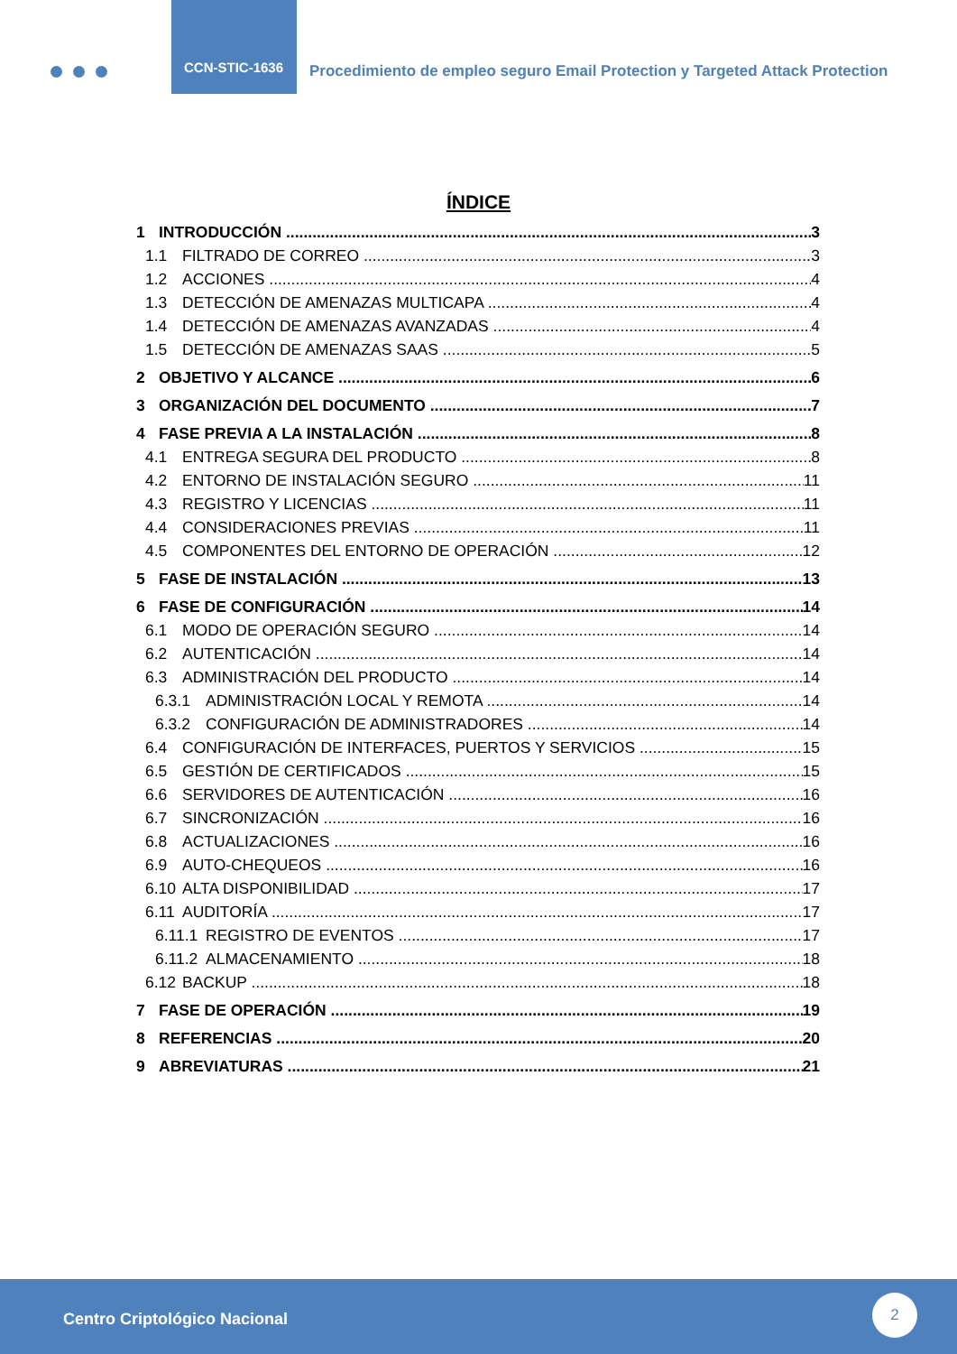CCN-STIC-1636
Procedimiento de empleo seguro Email Protection y Targeted Attack Protection
ÍNDICE
1 INTRODUCCIÓN 3
1.1 FILTRADO DE CORREO 3
1.2 ACCIONES 4
1.3 DETECCIÓN DE AMENAZAS MULTICAPA 4
1.4 DETECCIÓN DE AMENAZAS AVANZADAS 4
1.5 DETECCIÓN DE AMENAZAS SAAS 5
2 OBJETIVO Y ALCANCE 6
3 ORGANIZACIÓN DEL DOCUMENTO 7
4 FASE PREVIA A LA INSTALACIÓN 8
4.1 ENTREGA SEGURA DEL PRODUCTO 8
4.2 ENTORNO DE INSTALACIÓN SEGURO 11
4.3 REGISTRO Y LICENCIAS 11
4.4 CONSIDERACIONES PREVIAS 11
4.5 COMPONENTES DEL ENTORNO DE OPERACIÓN 12
5 FASE DE INSTALACIÓN 13
6 FASE DE CONFIGURACIÓN 14
6.1 MODO DE OPERACIÓN SEGURO 14
6.2 AUTENTICACIÓN 14
6.3 ADMINISTRACIÓN DEL PRODUCTO 14
6.3.1 ADMINISTRACIÓN LOCAL Y REMOTA 14
6.3.2 CONFIGURACIÓN DE ADMINISTRADORES 14
6.4 CONFIGURACIÓN DE INTERFACES, PUERTOS Y SERVICIOS 15
6.5 GESTIÓN DE CERTIFICADOS 15
6.6 SERVIDORES DE AUTENTICACIÓN 16
6.7 SINCRONIZACIÓN 16
6.8 ACTUALIZACIONES 16
6.9 AUTO-CHEQUEOS 16
6.10 ALTA DISPONIBILIDAD 17
6.11 AUDITORÍA 17
6.11.1 REGISTRO DE EVENTOS 17
6.11.2 ALMACENAMIENTO 18
6.12 BACKUP 18
7 FASE DE OPERACIÓN 19
8 REFERENCIAS 20
9 ABREVIATURAS 21
Centro Criptológico Nacional
2